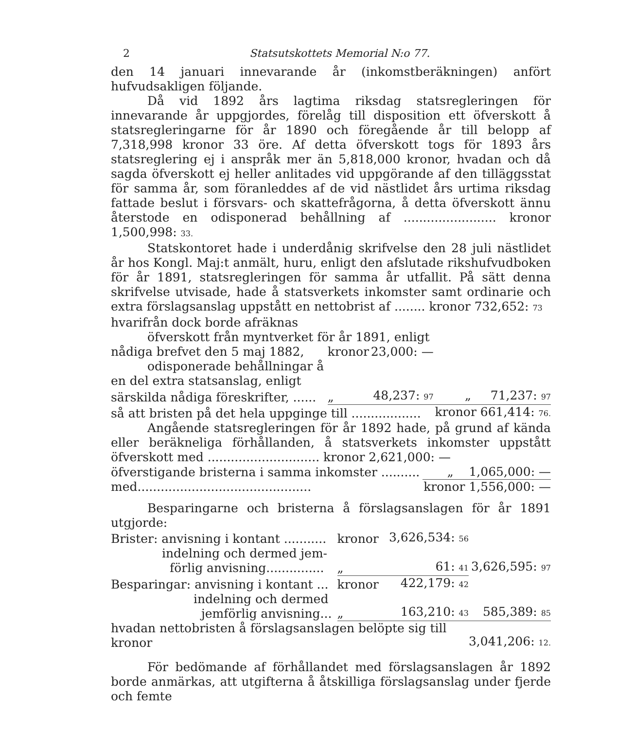2 Statsutskottets Memorial N:o 77.
den 14 januari innevarande år (inkomstberäkningen) anfört hufvudsakligen följande.
Då vid 1892 års lagtima riksdag statsregleringen för innevarande år uppgjordes, förelåg till disposition ett öfverskott å statsregleringarne för år 1890 och föregående år till belopp af 7,318,998 kronor 33 öre. Af detta öfverskott togs för 1893 års statsreglering ej i anspråk mer än 5,818,000 kronor, hvadan och då sagda öfverskott ej heller anlitades vid uppgörande af den tilläggsstat för samma år, som föranleddes af de vid nästlidet års urtima riksdag fattade beslut i försvars- och skattefrågorna, å detta öfverskott ännu återstode en odisponerad behållning af ........................ kronor 1,500,998: 33.
Statskontoret hade i underdånig skrifvelse den 28 juli nästlidet år hos Kongl. Maj:t anmält, huru, enligt den afslutade rikshufvudboken för år 1891, statsregleringen för samma år utfallit. På sätt denna skrifvelse utvisade, hade å statsverkets inkomster samt ordinarie och extra förslagsanslag uppstått en nettobrist af ........ kronor 732,652: 73
| hvarifrån dock borde afräknas | | | |
| öfverskott från myntverket för år 1891, enligt | | | |
| nådiga brefvet den 5 maj 1882, | kronor | 23,000: — | |
| odisponerade behållningar å | | | |
| en del extra statsanslag, enligt | | | |
| särskilda nådiga föreskrifter, ...... | „ | 48,237: 97 | „ 71,237: 97 |
| så att bristen på det hela uppginge till .................. | | | kronor 661,414: 76. |
Angående statsregleringen för år 1892 hade, på grund af kända eller beräkneliga förhållanden, å statsverkets inkomster uppstått öfverskott med ............................. kronor 2,621,000: —
| öfverstigande bristerna i samma inkomster .......... | „ 1,065,000: — |
| med............................................. | kronor 1,556,000: — |
Besparingarne och bristerna å förslagsanslagen för år 1891 utgjorde:
| Brister: anvisning i kontant ........... | kronor | 3,626,534: 56 | |
| indelning och dermed jem- förlig anvisning............... | „ | 61: 41 | 3,626,595: 97 |
| Besparingar: anvisning i kontant ... | kronor | 422,179: 42 | |
| indelning och dermed jemförlig anvisning... | „ | 163,210: 43 | 585,389: 85 |
| hvadan nettobristen å förslagsanslagen belöpte sig till kronor | | | 3,041,206: 12. |
För bedömande af förhållandet med förslagsanslagen år 1892 borde anmärkas, att utgifterna å åtskilliga förslagsanslag under fjerde och femte